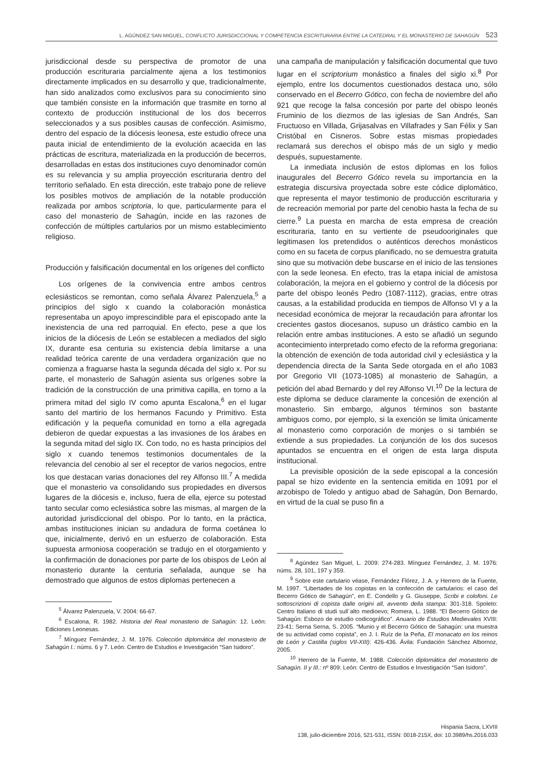L. AGÚNDEZ SAN MIGUEL, CONFLICTO JURISDICCIONAL Y COMPETENCIA ESCRITURARIA ENTRE LA CATEDRAL Y EL MONASTERIO DE SAHAGÚN 523
jurisdiccional desde su perspectiva de promotor de una producción escrituraria parcialmente ajena a los testimonios directamente implicados en su desarrollo y que, tradicionalmente, han sido analizados como exclusivos para su conocimiento sino que también consiste en la información que trasmite en torno al contexto de producción institucional de los dos becerros seleccionados y a sus posibles causas de confección. Asimismo, dentro del espacio de la diócesis leonesa, este estudio ofrece una pauta inicial de entendimiento de la evolución acaecida en las prácticas de escritura, materializada en la producción de becerros, desarrolladas en estas dos instituciones cuyo denominador común es su relevancia y su amplia proyección escrituraria dentro del territorio señalado. En esta dirección, este trabajo pone de relieve los posibles motivos de ampliación de la notable producción realizada por ambos scriptoria, lo que, particularmente para el caso del monasterio de Sahagún, incide en las razones de confección de múltiples cartularios por un mismo establecimiento religioso.
Producción y falsificación documental en los orígenes del conflicto
Los orígenes de la convivencia entre ambos centros eclesiásticos se remontan, como señala Álvarez Palenzuela,<sup>5</sup> a principios del siglo x cuando la colaboración monástica representaba un apoyo imprescindible para el episcopado ante la inexistencia de una red parroquial. En efecto, pese a que los inicios de la diócesis de León se establecen a mediados del siglo IX, durante esa centuria su existencia debía limitarse a una realidad teórica carente de una verdadera organización que no comienza a fraguarse hasta la segunda década del siglo x. Por su parte, el monasterio de Sahagún asienta sus orígenes sobre la tradición de la construcción de una primitiva capilla, en torno a la primera mitad del siglo IV como apunta Escalona,<sup>6</sup> en el lugar santo del martirio de los hermanos Facundo y Primitivo. Esta edificación y la pequeña comunidad en torno a ella agregada debieron de quedar expuestas a las invasiones de los árabes en la segunda mitad del siglo IX. Con todo, no es hasta principios del siglo x cuando tenemos testimonios documentales de la relevancia del cenobio al ser el receptor de varios negocios, entre los que destacan varias donaciones del rey Alfonso III.<sup>7</sup> A medida que el monasterio va consolidando sus propiedades en diversos lugares de la diócesis e, incluso, fuera de ella, ejerce su potestad tanto secular como eclesiástica sobre las mismas, al margen de la autoridad jurisdiccional del obispo. Por lo tanto, en la práctica, ambas instituciones inician su andadura de forma coetánea lo que, inicialmente, derivó en un esfuerzo de colaboración. Esta supuesta armoniosa cooperación se tradujo en el otorgamiento y la confirmación de donaciones por parte de los obispos de León al monasterio durante la centuria señalada, aunque se ha demostrado que algunos de estos diplomas pertenecen a
<sup>5</sup> Álvarez Palenzuela, V. 2004: 66-67.
<sup>6</sup> Escalona, R. 1982. Historia del Real monasterio de Sahagún: 12. León: Ediciones Leonesas.
<sup>7</sup> Mínguez Fernández, J. M. 1976. Colección diplomática del monasterio de Sahagún I.: núms. 6 y 7. León: Centro de Estudios e Investigación “San Isidoro”.
una campaña de manipulación y falsificación documental que tuvo lugar en el scriptorium monástico a finales del siglo xi.<sup>8</sup> Por ejemplo, entre los documentos cuestionados destaca uno, sólo conservado en el Becerro Gótico, con fecha de noviembre del año 921 que recoge la falsa concesión por parte del obispo leonés Fruminio de los diezmos de las iglesias de San Andrés, San Fructuoso en Villada, Grijasalvas en Villafrades y San Félix y San Cristóbal en Cisneros. Sobre estas mismas propiedades reclamará sus derechos el obispo más de un siglo y medio después, supuestamente.
La inmediata inclusión de estos diplomas en los folios inaugurales del Becerro Gótico revela su importancia en la estrategia discursiva proyectada sobre este códice diplomático, que representa el mayor testimonio de producción escrituraria y de recreación memorial por parte del cenobio hasta la fecha de su cierre.<sup>9</sup> La puesta en marcha de esta empresa de creación escrituraria, tanto en su vertiente de pseudooriginales que legitimasen los pretendidos o auténticos derechos monásticos como en su faceta de corpus planificado, no se demuestra gratuita sino que su motivación debe buscarse en el inicio de las tensiones con la sede leonesa. En efecto, tras la etapa inicial de amistosa colaboración, la mejora en el gobierno y control de la diócesis por parte del obispo leonés Pedro (1087-1112), gracias, entre otras causas, a la estabilidad producida en tiempos de Alfonso VI y a la necesidad económica de mejorar la recaudación para afrontar los crecientes gastos diocesanos, supuso un drástico cambio en la relación entre ambas instituciones. A esto se añadió un segundo acontecimiento interpretado como efecto de la reforma gregoriana: la obtención de exención de toda autoridad civil y eclesiástica y la dependencia directa de la Santa Sede otorgada en el año 1083 por Gregorio VII (1073-1085) al monasterio de Sahagún, a petición del abad Bernardo y del rey Alfonso VI.<sup>10</sup> De la lectura de este diploma se deduce claramente la concesión de exención al monasterio. Sin embargo, algunos términos son bastante ambiguos como, por ejemplo, si la exención se limita únicamente al monasterio como corporación de monjes o si también se extiende a sus propiedades. La conjunción de los dos sucesos apuntados se encuentra en el origen de esta larga disputa institucional.
La previsible oposición de la sede episcopal a la concesión papal se hizo evidente en la sentencia emitida en 1091 por el arzobispo de Toledo y antiguo abad de Sahagún, Don Bernardo, en virtud de la cual se puso fin a
<sup>8</sup> Agúndez San Miguel, L. 2009: 274-283. Mínguez Fernández, J. M. 1976: núms. 28, 101, 197 y 359.
<sup>9</sup> Sobre este cartulario véase, Fernández Flórez, J. A. y Herrero de la Fuente, M. 1997. “Libertades de los copistas en la confección de cartularios: el caso del Becerro Gótico de Sahagún”, en E. Condello y G. Giuseppe, Scribi e colofoni. Le sottoscrizioni di copista dalle origini all, avvento della stampa: 301-318. Spoleto: Centro Italiano di studi sull´alto medioevo; Romera, L. 1988. “El Becerro Gótico de Sahagún: Esbozo de estudio codicográfico”. Anuario de Estudios Medievales XVIII: 23-41; Serna Serna, S. 2005. “Munio y el Becerro Gótico de Sahagún: una muestra de su actividad como copista”, en J. I. Ruíz de la Peña, El monacato en los reinos de León y Castilla (siglos VII-XIII): 426-436. Ávila: Fundación Sánchez Albornoz, 2005.
<sup>10</sup> Herrero de la Fuente, M. 1988. Colección diplomática del monasterio de Sahagún. II y III.: nº 809: León: Centro de Estudios e Investigación “San Isidoro”.
Hispania Sacra, LXVIII
138, julio-diciembre 2016, 521-531, ISSN: 0018-215X, doi: 10.3989/hs.2016.033